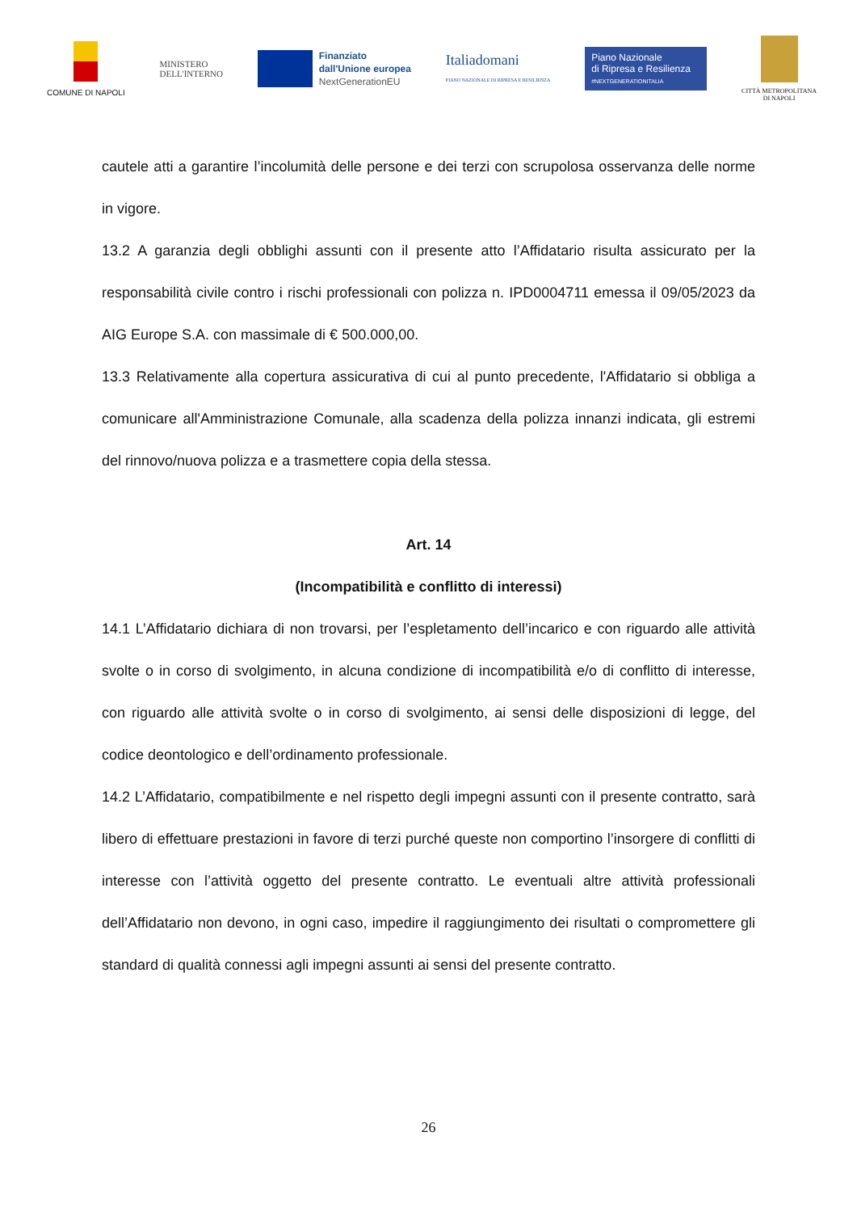COMUNE DI NAPOLI
MINISTERO
DELL'INTERNO
Finanziato
dall'Unione europea
NextGenerationEU
Italiadomani
PIANO NAZIONALE DI RIPRESA E RESILIENZA
Piano Nazionale
di Ripresa e Resilienza
#NEXTGENERATIONITALIA
CITTÀ METROPOLITANA
DI NAPOLI
cautele atti a garantire l’incolumità delle persone e dei terzi con scrupolosa osservanza delle norme in vigore.
13.2 A garanzia degli obblighi assunti con il presente atto l’Affidatario risulta assicurato per la responsabilità civile contro i rischi professionali con polizza n. IPD0004711 emessa il 09/05/2023 da AIG Europe S.A. con massimale di € 500.000,00.
13.3 Relativamente alla copertura assicurativa di cui al punto precedente, l'Affidatario si obbliga a comunicare all'Amministrazione Comunale, alla scadenza della polizza innanzi indicata, gli estremi del rinnovo/nuova polizza e a trasmettere copia della stessa.
Art. 14
(Incompatibilità e conflitto di interessi)
14.1 L’Affidatario dichiara di non trovarsi, per l’espletamento dell’incarico e con riguardo alle attività svolte o in corso di svolgimento, in alcuna condizione di incompatibilità e/o di conflitto di interesse, con riguardo alle attività svolte o in corso di svolgimento, ai sensi delle disposizioni di legge, del codice deontologico e dell’ordinamento professionale.
14.2 L’Affidatario, compatibilmente e nel rispetto degli impegni assunti con il presente contratto, sarà libero di effettuare prestazioni in favore di terzi purché queste non comportino l’insorgere di conflitti di interesse con l’attività oggetto del presente contratto. Le eventuali altre attività professionali dell’Affidatario non devono, in ogni caso, impedire il raggiungimento dei risultati o compromettere gli standard di qualità connessi agli impegni assunti ai sensi del presente contratto.
26